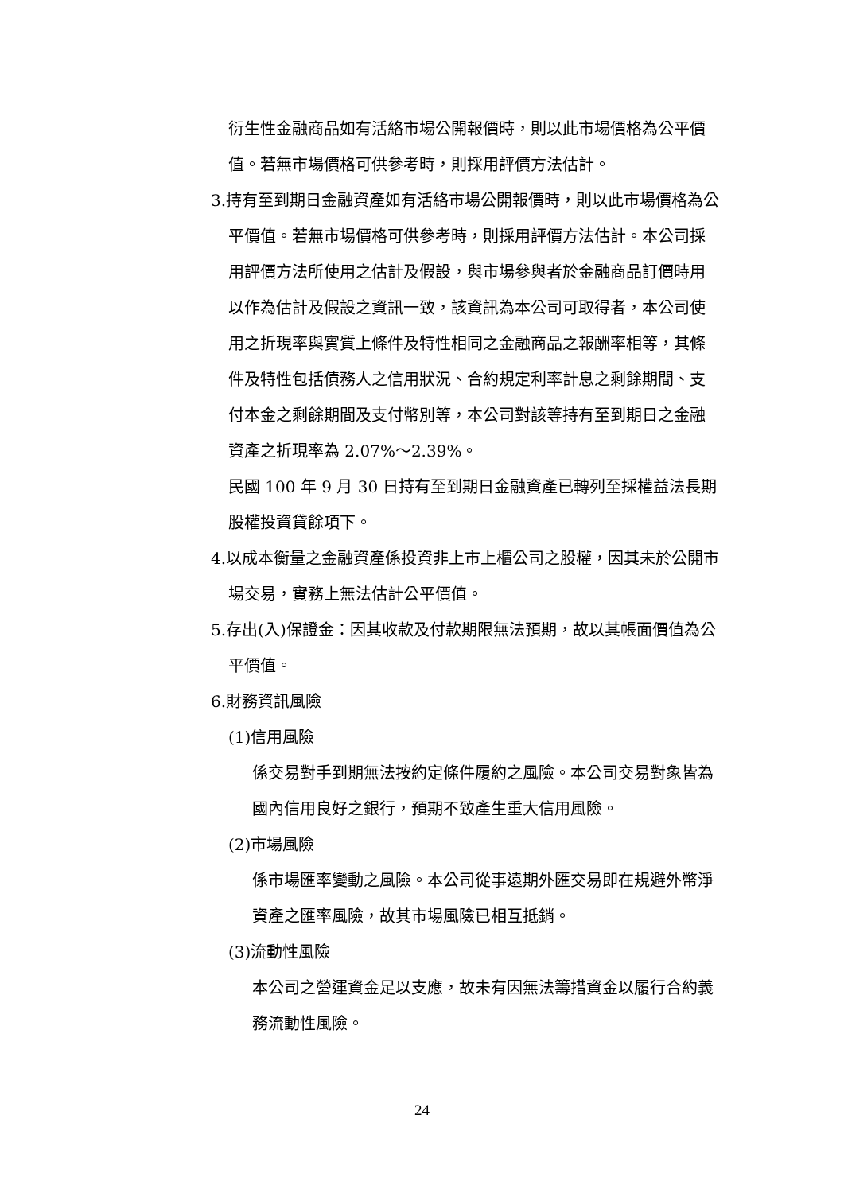衍生性金融商品如有活絡市場公開報價時，則以此市場價格為公平價值。若無市場價格可供參考時，則採用評價方法估計。
3.持有至到期日金融資產如有活絡市場公開報價時，則以此市場價格為公平價值。若無市場價格可供參考時，則採用評價方法估計。本公司採用評價方法所使用之估計及假設，與市場參與者於金融商品訂價時用以作為估計及假設之資訊一致，該資訊為本公司可取得者，本公司使用之折現率與實質上條件及特性相同之金融商品之報酬率相等，其條件及特性包括債務人之信用狀況、合約規定利率計息之剩餘期間、支付本金之剩餘期間及支付幣別等，本公司對該等持有至到期日之金融資產之折現率為 2.07%～2.39%。
民國 100 年 9 月 30 日持有至到期日金融資產已轉列至採權益法長期股權投資貸餘項下。
4.以成本衡量之金融資產係投資非上市上櫃公司之股權，因其未於公開市場交易，實務上無法估計公平價值。
5.存出(入)保證金：因其收款及付款期限無法預期，故以其帳面價值為公平價值。
6.財務資訊風險
(1)信用風險
係交易對手到期無法按約定條件履約之風險。本公司交易對象皆為國內信用良好之銀行，預期不致產生重大信用風險。
(2)市場風險
係市場匯率變動之風險。本公司從事遠期外匯交易即在規避外幣淨資產之匯率風險，故其市場風險已相互抵銷。
(3)流動性風險
本公司之營運資金足以支應，故未有因無法籌措資金以履行合約義務流動性風險。
24